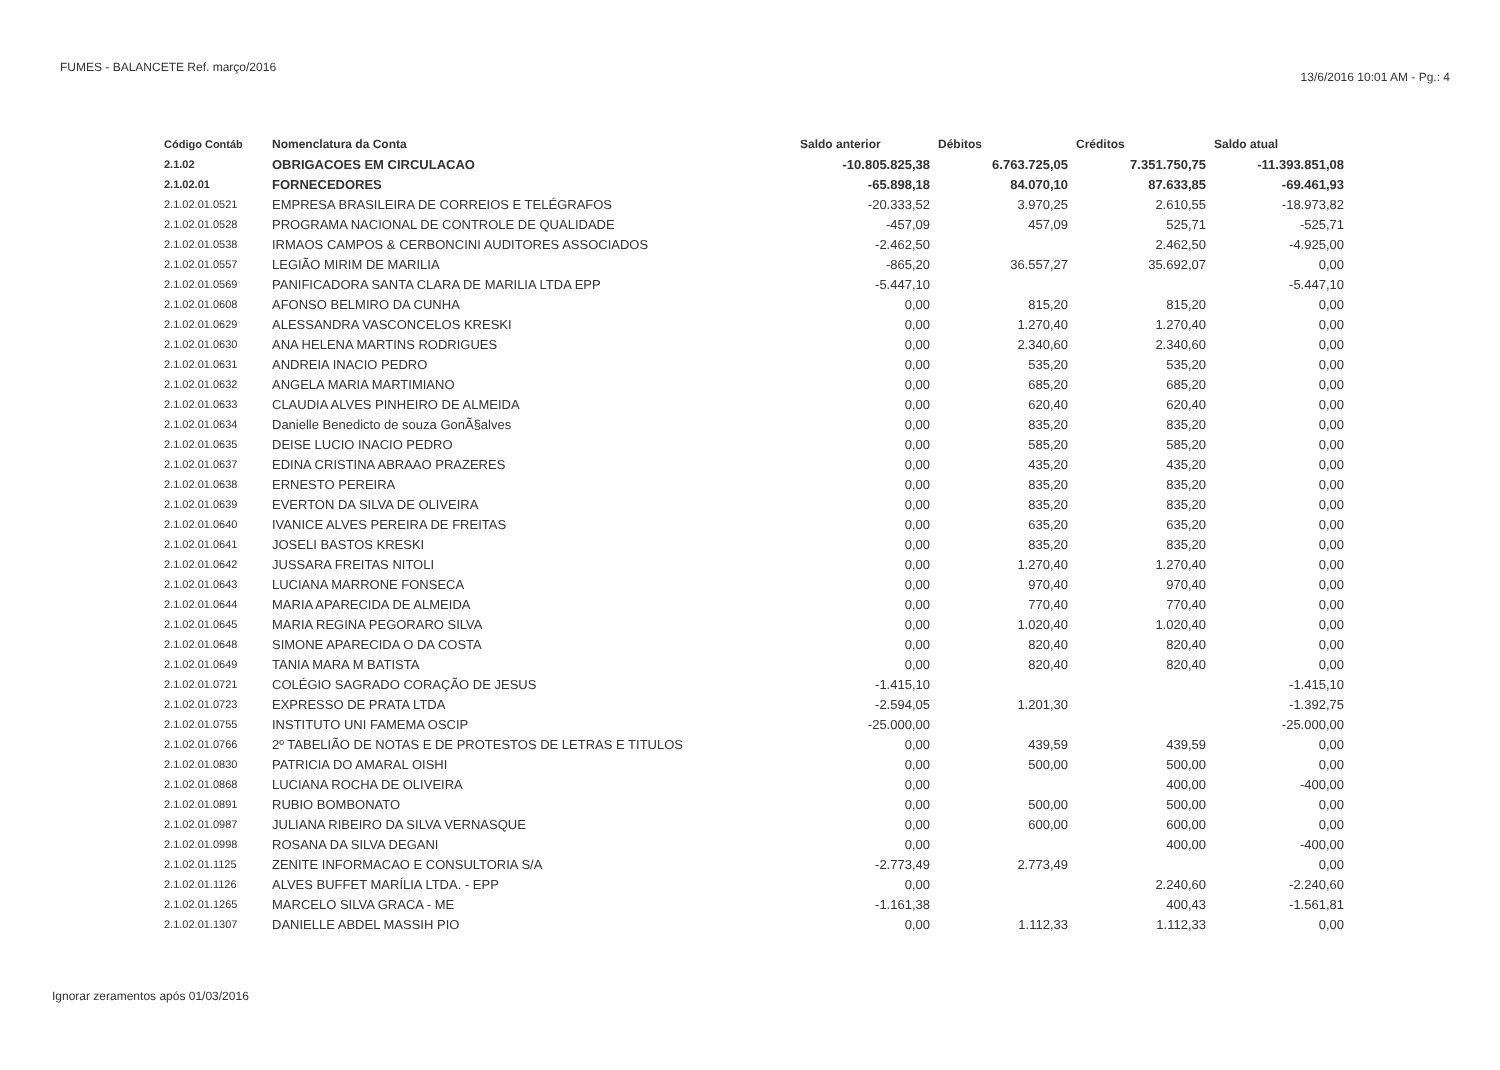FUMES - BALANCETE Ref. março/2016
13/6/2016 10:01 AM - Pg.: 4
| Código Contáb | Nomenclatura da Conta | Saldo anterior | Débitos | Créditos | Saldo atual |
| --- | --- | --- | --- | --- | --- |
| 2.1.02 | OBRIGACOES EM CIRCULACAO | -10.805.825,38 | 6.763.725,05 | 7.351.750,75 | -11.393.851,08 |
| 2.1.02.01 | FORNECEDORES | -65.898,18 | 84.070,10 | 87.633,85 | -69.461,93 |
| 2.1.02.01.0521 | EMPRESA BRASILEIRA DE CORREIOS E TELÉGRAFOS | -20.333,52 | 3.970,25 | 2.610,55 | -18.973,82 |
| 2.1.02.01.0528 | PROGRAMA NACIONAL DE CONTROLE DE QUALIDADE | -457,09 | 457,09 | 525,71 | -525,71 |
| 2.1.02.01.0538 | IRMAOS CAMPOS & CERBONCINI AUDITORES ASSOCIADOS | -2.462,50 | | 2.462,50 | -4.925,00 |
| 2.1.02.01.0557 | LEGIÃO MIRIM DE MARILIA | -865,20 | 36.557,27 | 35.692,07 | 0,00 |
| 2.1.02.01.0569 | PANIFICADORA SANTA CLARA DE MARILIA LTDA EPP | -5.447,10 | | | -5.447,10 |
| 2.1.02.01.0608 | AFONSO BELMIRO DA CUNHA | 0,00 | 815,20 | 815,20 | 0,00 |
| 2.1.02.01.0629 | ALESSANDRA VASCONCELOS KRESKI | 0,00 | 1.270,40 | 1.270,40 | 0,00 |
| 2.1.02.01.0630 | ANA HELENA MARTINS RODRIGUES | 0,00 | 2.340,60 | 2.340,60 | 0,00 |
| 2.1.02.01.0631 | ANDREIA INACIO PEDRO | 0,00 | 535,20 | 535,20 | 0,00 |
| 2.1.02.01.0632 | ANGELA MARIA MARTIMIANO | 0,00 | 685,20 | 685,20 | 0,00 |
| 2.1.02.01.0633 | CLAUDIA ALVES PINHEIRO DE ALMEIDA | 0,00 | 620,40 | 620,40 | 0,00 |
| 2.1.02.01.0634 | Danielle Benedicto de souza GonÃ§alves | 0,00 | 835,20 | 835,20 | 0,00 |
| 2.1.02.01.0635 | DEISE LUCIO INACIO PEDRO | 0,00 | 585,20 | 585,20 | 0,00 |
| 2.1.02.01.0637 | EDINA CRISTINA ABRAAO PRAZERES | 0,00 | 435,20 | 435,20 | 0,00 |
| 2.1.02.01.0638 | ERNESTO PEREIRA | 0,00 | 835,20 | 835,20 | 0,00 |
| 2.1.02.01.0639 | EVERTON DA SILVA DE OLIVEIRA | 0,00 | 835,20 | 835,20 | 0,00 |
| 2.1.02.01.0640 | IVANICE ALVES PEREIRA DE FREITAS | 0,00 | 635,20 | 635,20 | 0,00 |
| 2.1.02.01.0641 | JOSELI BASTOS KRESKI | 0,00 | 835,20 | 835,20 | 0,00 |
| 2.1.02.01.0642 | JUSSARA FREITAS NITOLI | 0,00 | 1.270,40 | 1.270,40 | 0,00 |
| 2.1.02.01.0643 | LUCIANA MARRONE FONSECA | 0,00 | 970,40 | 970,40 | 0,00 |
| 2.1.02.01.0644 | MARIA APARECIDA DE ALMEIDA | 0,00 | 770,40 | 770,40 | 0,00 |
| 2.1.02.01.0645 | MARIA REGINA PEGORARO SILVA | 0,00 | 1.020,40 | 1.020,40 | 0,00 |
| 2.1.02.01.0648 | SIMONE APARECIDA O DA COSTA | 0,00 | 820,40 | 820,40 | 0,00 |
| 2.1.02.01.0649 | TANIA MARA M BATISTA | 0,00 | 820,40 | 820,40 | 0,00 |
| 2.1.02.01.0721 | COLÉGIO SAGRADO CORAÇÃO DE JESUS | -1.415,10 | | | -1.415,10 |
| 2.1.02.01.0723 | EXPRESSO DE PRATA LTDA | -2.594,05 | 1.201,30 | | -1.392,75 |
| 2.1.02.01.0755 | INSTITUTO UNI FAMEMA OSCIP | -25.000,00 | | | -25.000,00 |
| 2.1.02.01.0766 | 2º TABELIÃO DE NOTAS E DE PROTESTOS DE LETRAS E TITULOS | 0,00 | 439,59 | 439,59 | 0,00 |
| 2.1.02.01.0830 | PATRICIA DO AMARAL OISHI | 0,00 | 500,00 | 500,00 | 0,00 |
| 2.1.02.01.0868 | LUCIANA ROCHA DE OLIVEIRA | 0,00 | | 400,00 | -400,00 |
| 2.1.02.01.0891 | RUBIO BOMBONATO | 0,00 | 500,00 | 500,00 | 0,00 |
| 2.1.02.01.0987 | JULIANA RIBEIRO DA SILVA VERNASQUE | 0,00 | 600,00 | 600,00 | 0,00 |
| 2.1.02.01.0998 | ROSANA DA SILVA DEGANI | 0,00 | | 400,00 | -400,00 |
| 2.1.02.01.1125 | ZENITE INFORMACAO E CONSULTORIA S/A | -2.773,49 | 2.773,49 | | 0,00 |
| 2.1.02.01.1126 | ALVES BUFFET MARÍLIA LTDA. - EPP | 0,00 | | 2.240,60 | -2.240,60 |
| 2.1.02.01.1265 | MARCELO SILVA GRACA - ME | -1.161,38 | | 400,43 | -1.561,81 |
| 2.1.02.01.1307 | DANIELLE ABDEL MASSIH PIO | 0,00 | 1.112,33 | 1.112,33 | 0,00 |
Ignorar zeramentos após 01/03/2016